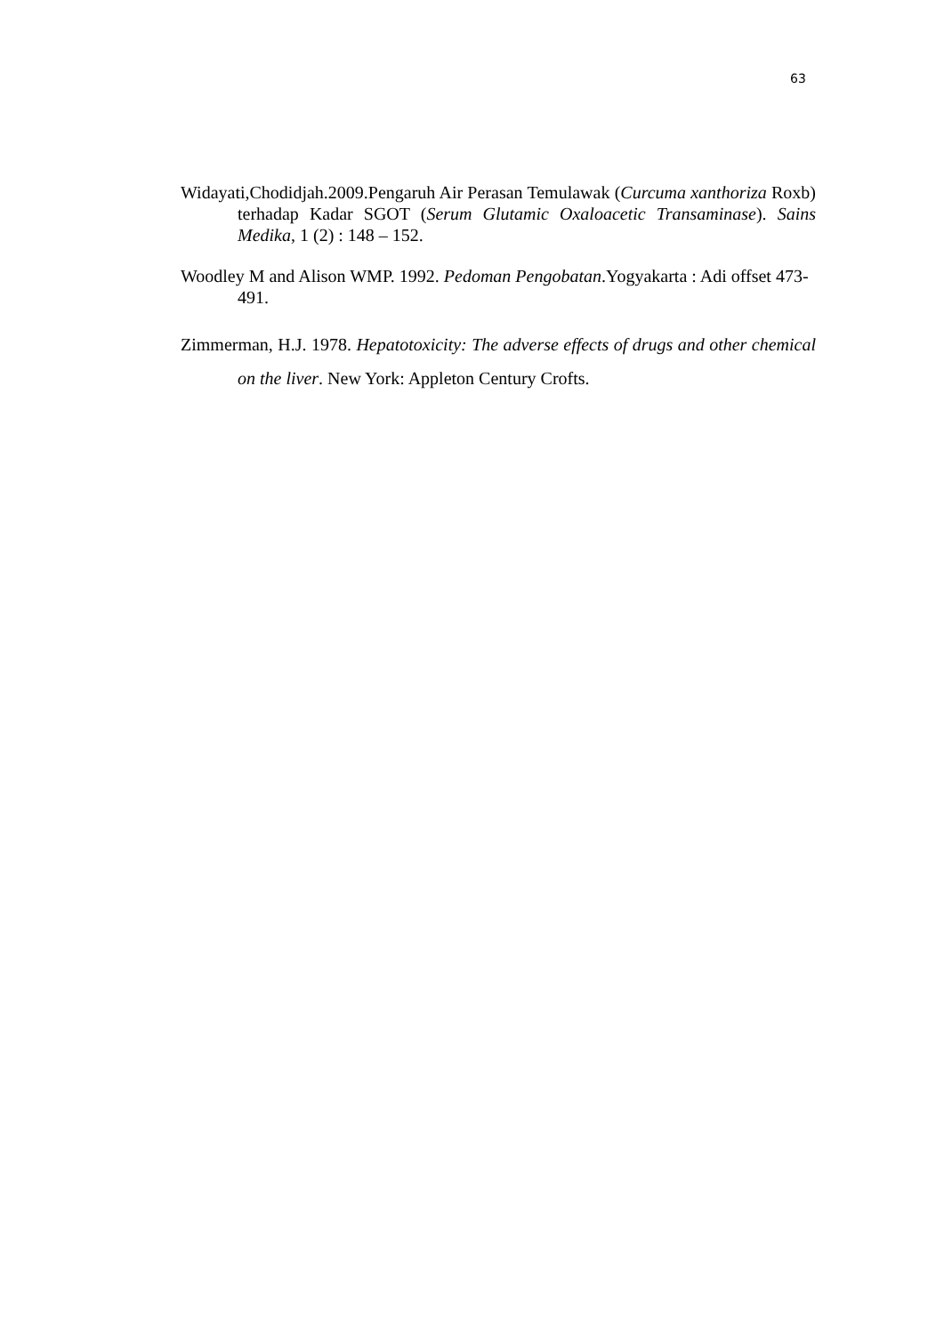63
Widayati,Chodidjah.2009.Pengaruh Air Perasan Temulawak (Curcuma xanthoriza Roxb) terhadap Kadar SGOT (Serum Glutamic Oxaloacetic Transaminase). Sains Medika, 1 (2) : 148 – 152.
Woodley M and Alison WMP. 1992. Pedoman Pengobatan.Yogyakarta : Adi offset 473-491.
Zimmerman, H.J. 1978. Hepatotoxicity: The adverse effects of drugs and other chemical on the liver. New York: Appleton Century Crofts.